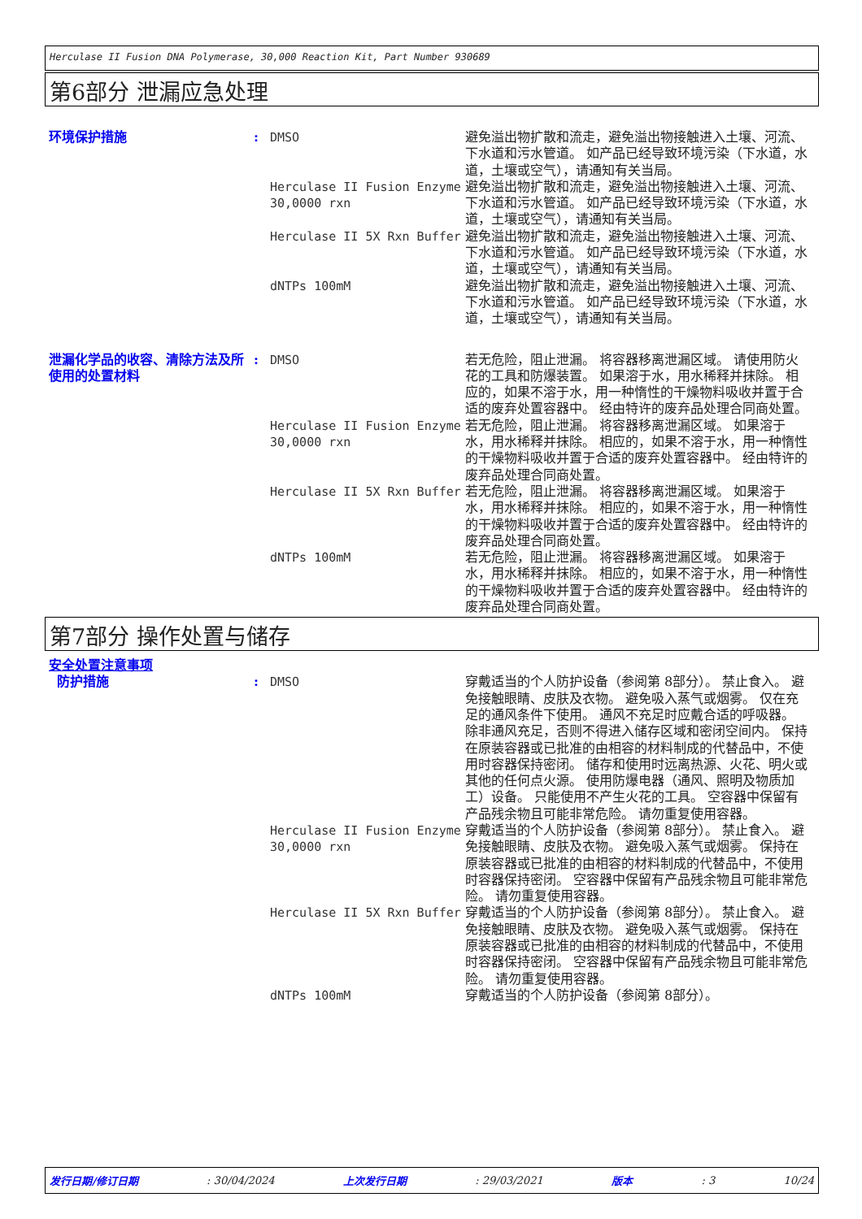Herculase II Fusion DNA Polymerase, 30,000 Reaction Kit, Part Number 930689
第6部分 泄漏应急处理
环境保护措施 : DMSO 避免溢出物扩散和流走，避免溢出物接触进入土壤、河流、下水道和污水管道。 如产品已经导致环境污染（下水道，水道，土壤或空气），请通知有关当局。
Herculase II Fusion Enzyme 30,0000 rxn
避免溢出物扩散和流走，避免溢出物接触进入土壤、河流、下水道和污水管道。 如产品已经导致环境污染（下水道，水道，土壤或空气），请通知有关当局。
Herculase II 5X Rxn Buffer 避免溢出物扩散和流走，避免溢出物接触进入土壤、河流、下水道和污水管道。 如产品已经导致环境污染（下水道，水道，土壤或空气），请通知有关当局。
dNTPs 100mM 避免溢出物扩散和流走，避免溢出物接触进入土壤、河流、下水道和污水管道。 如产品已经导致环境污染（下水道，水道，土壤或空气），请通知有关当局。
泄漏化学品的收容、清除方法及所使用的处置材料
: DMSO 若无危险，阻止泄漏。 将容器移离泄漏区域。 请使用防火花的工具和防爆装置。 如果溶于水，用水稀释并抹除。 相应的，如果不溶于水，用一种惰性的干燥物料吸收并置于合适的废弃处置容器中。 经由特许的废弃品处理合同商处置。
Herculase II Fusion Enzyme 30,0000 rxn
若无危险，阻止泄漏。 将容器移离泄漏区域。 如果溶于水，用水稀释并抹除。 相应的，如果不溶于水，用一种惰性的干燥物料吸收并置于合适的废弃处置容器中。 经由特许的废弃品处理合同商处置。
Herculase II 5X Rxn Buffer 若无危险，阻止泄漏。 将容器移离泄漏区域。 如果溶于水，用水稀释并抹除。 相应的，如果不溶于水，用一种惰性的干燥物料吸收并置于合适的废弃处置容器中。 经由特许的废弃品处理合同商处置。
dNTPs 100mM 若无危险，阻止泄漏。 将容器移离泄漏区域。 如果溶于水，用水稀释并抹除。 相应的，如果不溶于水，用一种惰性的干燥物料吸收并置于合适的废弃处置容器中。 经由特许的废弃品处理合同商处置。
第7部分 操作处置与储存
安全处置注意事项
防护措施 : DMSO 穿戴适当的个人防护设备（参阅第 8部分）。 禁止食入。 避免接触眼睛、皮肤及衣物。 避免吸入蒸气或烟雾。 仅在充足的通风条件下使用。 通风不充足时应戴合适的呼吸器。 除非通风充足，否则不得进入储存区域和密闭空间内。 保持在原装容器或已批准的由相容的材料制成的代替品中，不使用时容器保持密闭。 储存和使用时远离热源、火花、明火或其他的任何点火源。 使用防爆电器（通风、照明及物质加工）设备。 只能使用不产生火花的工具。 空容器中保留有产品残余物且可能非常危险。 请勿重复使用容器。
Herculase II Fusion Enzyme 30,0000 rxn
穿戴适当的个人防护设备（参阅第 8部分）。 禁止食入。 避免接触眼睛、皮肤及衣物。 避免吸入蒸气或烟雾。 保持在原装容器或已批准的由相容的材料制成的代替品中，不使用时容器保持密闭。 空容器中保留有产品残余物且可能非常危险。 请勿重复使用容器。
Herculase II 5X Rxn Buffer 穿戴适当的个人防护设备（参阅第 8部分）。 禁止食入。 避免接触眼睛、皮肤及衣物。 避免吸入蒸气或烟雾。 保持在原装容器或已批准的由相容的材料制成的代替品中，不使用时容器保持密闭。 空容器中保留有产品残余物且可能非常危险。 请勿重复使用容器。
dNTPs 100mM 穿戴适当的个人防护设备（参阅第 8部分）。
发行日期/修订日期: 30/04/2024 上次发行日期: 29/03/2021 版本: 3 10/24